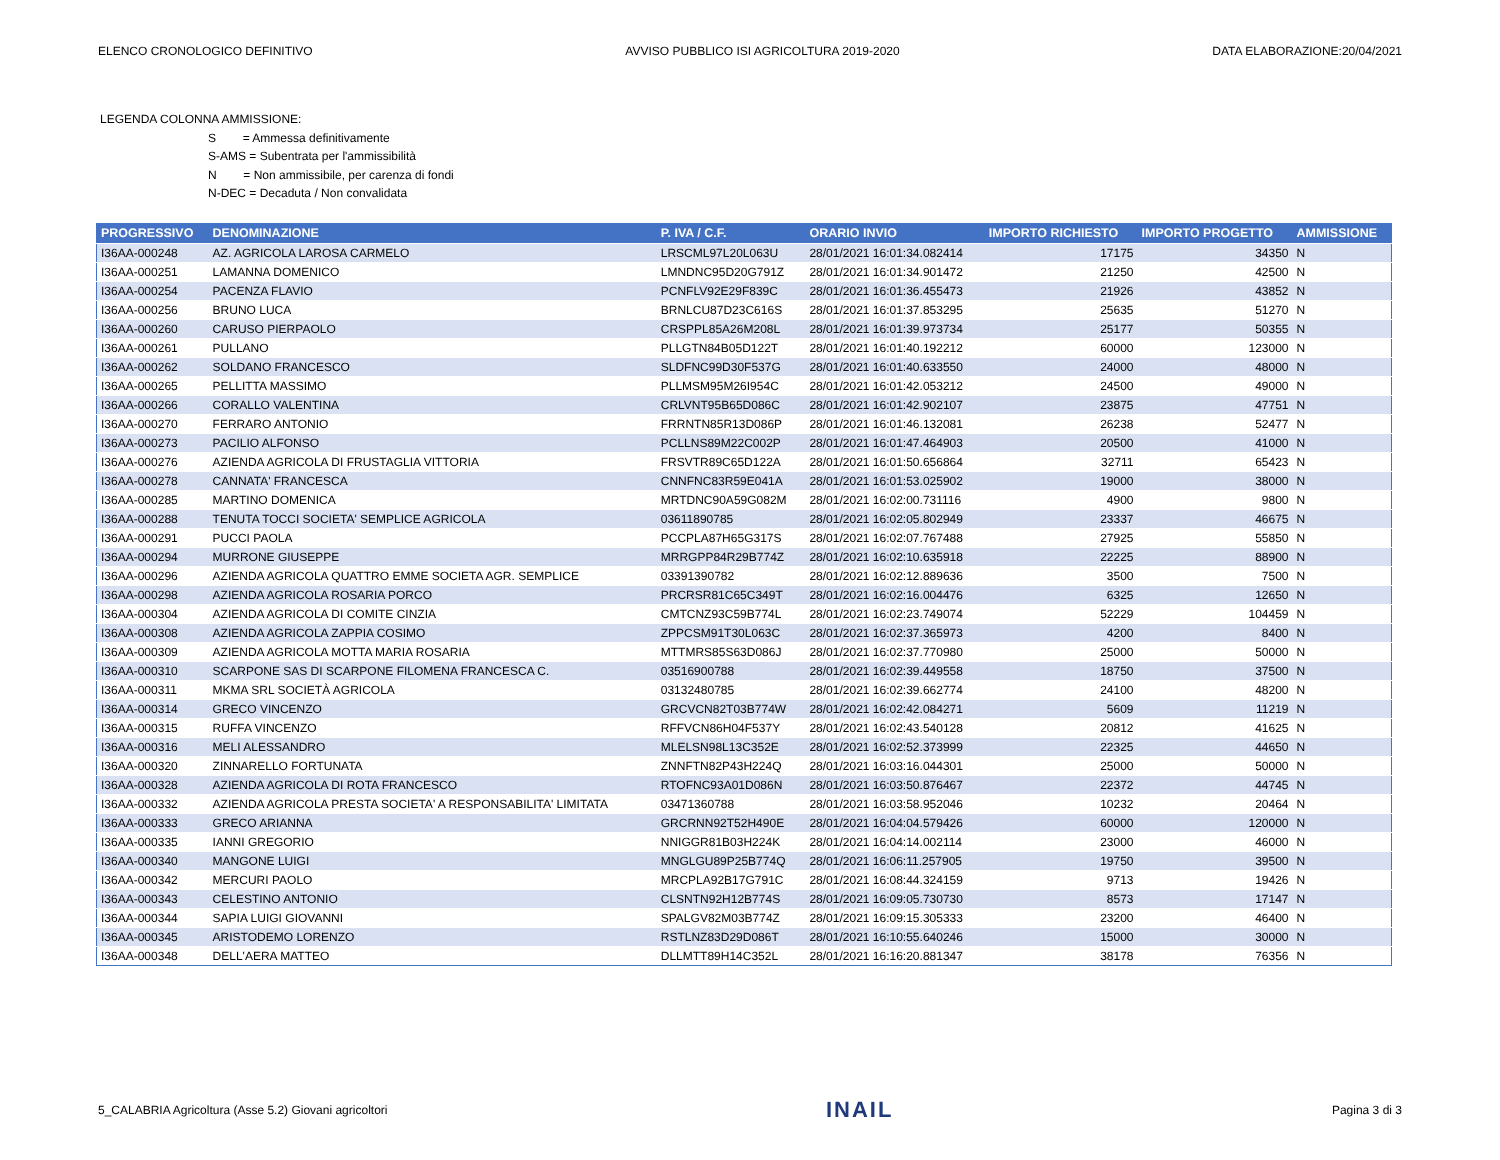ELENCO CRONOLOGICO DEFINITIVO AVVISO PUBBLICO ISI AGRICOLTURA 2019-2020 DATA ELABORAZIONE:20/04/2021
LEGENDA COLONNA AMMISSIONE:
S = Ammessa definitivamente
S-AMS = Subentrata per l'ammissibilità
N = Non ammissibile, per carenza di fondi
N-DEC = Decaduta / Non convalidata
| PROGRESSIVO | DENOMINAZIONE | P. IVA / C.F. | ORARIO INVIO | IMPORTO RICHIESTO | IMPORTO PROGETTO | AMMISSIONE |
| --- | --- | --- | --- | --- | --- | --- |
| I36AA-000248 | AZ. AGRICOLA LAROSA CARMELO | LRSCML97L20L063U | 28/01/2021 16:01:34.082414 | 17175 | 34350 | N |
| I36AA-000251 | LAMANNA DOMENICO | LMNDNC95D20G791Z | 28/01/2021 16:01:34.901472 | 21250 | 42500 | N |
| I36AA-000254 | PACENZA FLAVIO | PCNFLV92E29F839C | 28/01/2021 16:01:36.455473 | 21926 | 43852 | N |
| I36AA-000256 | BRUNO LUCA | BRNLCU87D23C616S | 28/01/2021 16:01:37.853295 | 25635 | 51270 | N |
| I36AA-000260 | CARUSO PIERPAOLO | CRSPPL85A26M208L | 28/01/2021 16:01:39.973734 | 25177 | 50355 | N |
| I36AA-000261 | PULLANO | PLLGTN84B05D122T | 28/01/2021 16:01:40.192212 | 60000 | 123000 | N |
| I36AA-000262 | SOLDANO FRANCESCO | SLDFNC99D30F537G | 28/01/2021 16:01:40.633550 | 24000 | 48000 | N |
| I36AA-000265 | PELLITTA MASSIMO | PLLMSM95M26I954C | 28/01/2021 16:01:42.053212 | 24500 | 49000 | N |
| I36AA-000266 | CORALLO VALENTINA | CRLVNT95B65D086C | 28/01/2021 16:01:42.902107 | 23875 | 47751 | N |
| I36AA-000270 | FERRARO ANTONIO | FRRNTN85R13D086P | 28/01/2021 16:01:46.132081 | 26238 | 52477 | N |
| I36AA-000273 | PACILIO ALFONSO | PCLLNS89M22C002P | 28/01/2021 16:01:47.464903 | 20500 | 41000 | N |
| I36AA-000276 | AZIENDA AGRICOLA DI FRUSTAGLIA VITTORIA | FRSVTR89C65D122A | 28/01/2021 16:01:50.656864 | 32711 | 65423 | N |
| I36AA-000278 | CANNATA' FRANCESCA | CNNFNC83R59E041A | 28/01/2021 16:01:53.025902 | 19000 | 38000 | N |
| I36AA-000285 | MARTINO DOMENICA | MRTDNC90A59G082M | 28/01/2021 16:02:00.731116 | 4900 | 9800 | N |
| I36AA-000288 | TENUTA TOCCI SOCIETA' SEMPLICE AGRICOLA | 03611890785 | 28/01/2021 16:02:05.802949 | 23337 | 46675 | N |
| I36AA-000291 | PUCCI PAOLA | PCCPLA87H65G317S | 28/01/2021 16:02:07.767488 | 27925 | 55850 | N |
| I36AA-000294 | MURRONE GIUSEPPE | MRRGPP84R29B774Z | 28/01/2021 16:02:10.635918 | 22225 | 88900 | N |
| I36AA-000296 | AZIENDA AGRICOLA QUATTRO EMME SOCIETA AGR. SEMPLICE | 03391390782 | 28/01/2021 16:02:12.889636 | 3500 | 7500 | N |
| I36AA-000298 | AZIENDA AGRICOLA ROSARIA PORCO | PRCRSR81C65C349T | 28/01/2021 16:02:16.004476 | 6325 | 12650 | N |
| I36AA-000304 | AZIENDA AGRICOLA DI COMITE CINZIA | CMTCNZ93C59B774L | 28/01/2021 16:02:23.749074 | 52229 | 104459 | N |
| I36AA-000308 | AZIENDA AGRICOLA ZAPPIA COSIMO | ZPPCSM91T30L063C | 28/01/2021 16:02:37.365973 | 4200 | 8400 | N |
| I36AA-000309 | AZIENDA AGRICOLA MOTTA MARIA ROSARIA | MTTMRS85S63D086J | 28/01/2021 16:02:37.770980 | 25000 | 50000 | N |
| I36AA-000310 | SCARPONE SAS DI SCARPONE FILOMENA FRANCESCA C. | 03516900788 | 28/01/2021 16:02:39.449558 | 18750 | 37500 | N |
| I36AA-000311 | MKMA SRL SOCIETÀ AGRICOLA | 03132480785 | 28/01/2021 16:02:39.662774 | 24100 | 48200 | N |
| I36AA-000314 | GRECO VINCENZO | GRCVCN82T03B774W | 28/01/2021 16:02:42.084271 | 5609 | 11219 | N |
| I36AA-000315 | RUFFA VINCENZO | RFFVCN86H04F537Y | 28/01/2021 16:02:43.540128 | 20812 | 41625 | N |
| I36AA-000316 | MELI ALESSANDRO | MLELSN98L13C352E | 28/01/2021 16:02:52.373999 | 22325 | 44650 | N |
| I36AA-000320 | ZINNARELLO FORTUNATA | ZNNFTN82P43H224Q | 28/01/2021 16:03:16.044301 | 25000 | 50000 | N |
| I36AA-000328 | AZIENDA AGRICOLA DI ROTA FRANCESCO | RTOFNC93A01D086N | 28/01/2021 16:03:50.876467 | 22372 | 44745 | N |
| I36AA-000332 | AZIENDA AGRICOLA PRESTA SOCIETA' A RESPONSABILITA' LIMITATA | 03471360788 | 28/01/2021 16:03:58.952046 | 10232 | 20464 | N |
| I36AA-000333 | GRECO ARIANNA | GRCRNN92T52H490E | 28/01/2021 16:04:04.579426 | 60000 | 120000 | N |
| I36AA-000335 | IANNI GREGORIO | NNIGGR81B03H224K | 28/01/2021 16:04:14.002114 | 23000 | 46000 | N |
| I36AA-000340 | MANGONE LUIGI | MNGLGU89P25B774Q | 28/01/2021 16:06:11.257905 | 19750 | 39500 | N |
| I36AA-000342 | MERCURI PAOLO | MRCPLA92B17G791C | 28/01/2021 16:08:44.324159 | 9713 | 19426 | N |
| I36AA-000343 | CELESTINO ANTONIO | CLSNTN92H12B774S | 28/01/2021 16:09:05.730730 | 8573 | 17147 | N |
| I36AA-000344 | SAPIA LUIGI GIOVANNI | SPALGV82M03B774Z | 28/01/2021 16:09:15.305333 | 23200 | 46400 | N |
| I36AA-000345 | ARISTODEMO LORENZO | RSTLNZ83D29D086T | 28/01/2021 16:10:55.640246 | 15000 | 30000 | N |
| I36AA-000348 | DELL'AERA MATTEO | DLLMTT89H14C352L | 28/01/2021 16:16:20.881347 | 38178 | 76356 | N |
5_CALABRIA Agricoltura (Asse 5.2) Giovani agricoltori INAIL Pagina 3 di 3